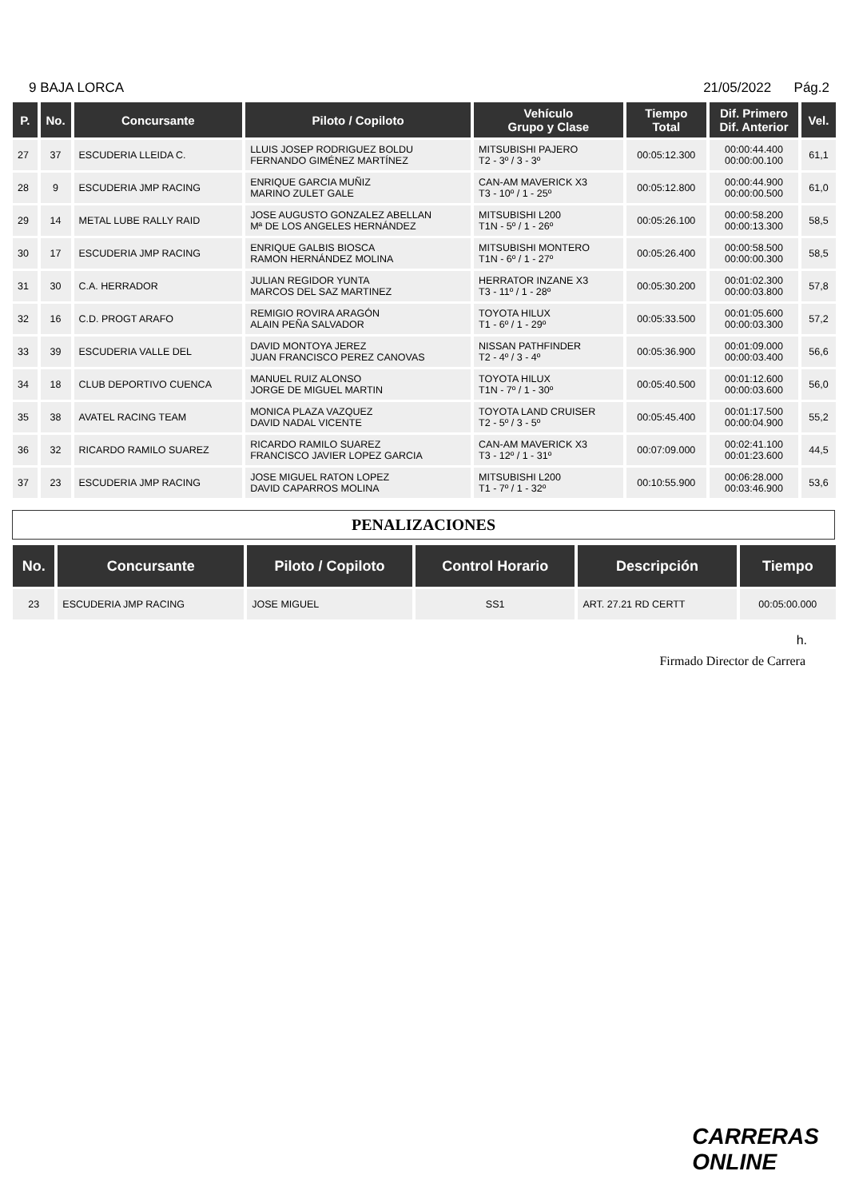9 BAJA LORCA 21/05/2022 Pág.2
| P. | No. | Concursante | Piloto / Copiloto | Vehículo Grupo y Clase | Tiempo Total | Dif. Primero Dif. Anterior | Vel. |
| --- | --- | --- | --- | --- | --- | --- | --- |
| 27 | 37 | ESCUDERIA LLEIDA C. | LLUIS JOSEP RODRIGUEZ BOLDU FERNANDO GIMÉNEZ MARTÍNEZ | MITSUBISHI PAJERO T2 - 3º / 3 - 3º | 00:05:12.300 | 00:00:44.400 00:00:00.100 | 61,1 |
| 28 | 9 | ESCUDERIA JMP RACING | ENRIQUE GARCIA MUÑIZ MARINO ZULET GALE | CAN-AM MAVERICK X3 T3 - 10º / 1 - 25º | 00:05:12.800 | 00:00:44.900 00:00:00.500 | 61,0 |
| 29 | 14 | METAL LUBE RALLY RAID | JOSE AUGUSTO GONZALEZ ABELLAN Mª DE LOS ANGELES HERNÁNDEZ | MITSUBISHI L200 T1N - 5º / 1 - 26º | 00:05:26.100 | 00:00:58.200 00:00:13.300 | 58,5 |
| 30 | 17 | ESCUDERIA JMP RACING | ENRIQUE GALBIS BIOSCA RAMON HERNÁNDEZ MOLINA | MITSUBISHI MONTERO T1N - 6º / 1 - 27º | 00:05:26.400 | 00:00:58.500 00:00:00.300 | 58,5 |
| 31 | 30 | C.A. HERRADOR | JULIAN REGIDOR YUNTA MARCOS DEL SAZ MARTINEZ | HERRATOR INZANE X3 T3 - 11º / 1 - 28º | 00:05:30.200 | 00:01:02.300 00:00:03.800 | 57,8 |
| 32 | 16 | C.D. PROGT ARAFO | REMIGIO ROVIRA ARAGÓN ALAIN PEÑA SALVADOR | TOYOTA HILUX T1 - 6º / 1 - 29º | 00:05:33.500 | 00:01:05.600 00:00:03.300 | 57,2 |
| 33 | 39 | ESCUDERIA VALLE DEL | DAVID MONTOYA JEREZ JUAN FRANCISCO PEREZ CANOVAS | NISSAN PATHFINDER T2 - 4º / 3 - 4º | 00:05:36.900 | 00:01:09.000 00:00:03.400 | 56,6 |
| 34 | 18 | CLUB DEPORTIVO CUENCA | MANUEL RUIZ ALONSO JORGE DE MIGUEL MARTIN | TOYOTA HILUX T1N - 7º / 1 - 30º | 00:05:40.500 | 00:01:12.600 00:00:03.600 | 56,0 |
| 35 | 38 | AVATEL RACING TEAM | MONICA PLAZA VAZQUEZ DAVID NADAL VICENTE | TOYOTA LAND CRUISER T2 - 5º / 3 - 5º | 00:05:45.400 | 00:01:17.500 00:00:04.900 | 55,2 |
| 36 | 32 | RICARDO RAMILO SUAREZ | RICARDO RAMILO SUAREZ FRANCISCO JAVIER LOPEZ GARCIA | CAN-AM MAVERICK X3 T3 - 12º / 1 - 31º | 00:07:09.000 | 00:02:41.100 00:01:23.600 | 44,5 |
| 37 | 23 | ESCUDERIA JMP RACING | JOSE MIGUEL RATON LOPEZ DAVID CAPARROS MOLINA | MITSUBISHI L200 T1 - 7º / 1 - 32º | 00:10:55.900 | 00:06:28.000 00:03:46.900 | 53,6 |
PENALIZACIONES
| No. | Concursante | Piloto / Copiloto | Control Horario | Descripción | Tiempo |
| --- | --- | --- | --- | --- | --- |
| 23 | ESCUDERIA JMP RACING | JOSE MIGUEL | SS1 | ART. 27.21 RD CERTT | 00:05:00.000 |
h.
Firmado Director de Carrera
CARRERAS
ONLINE